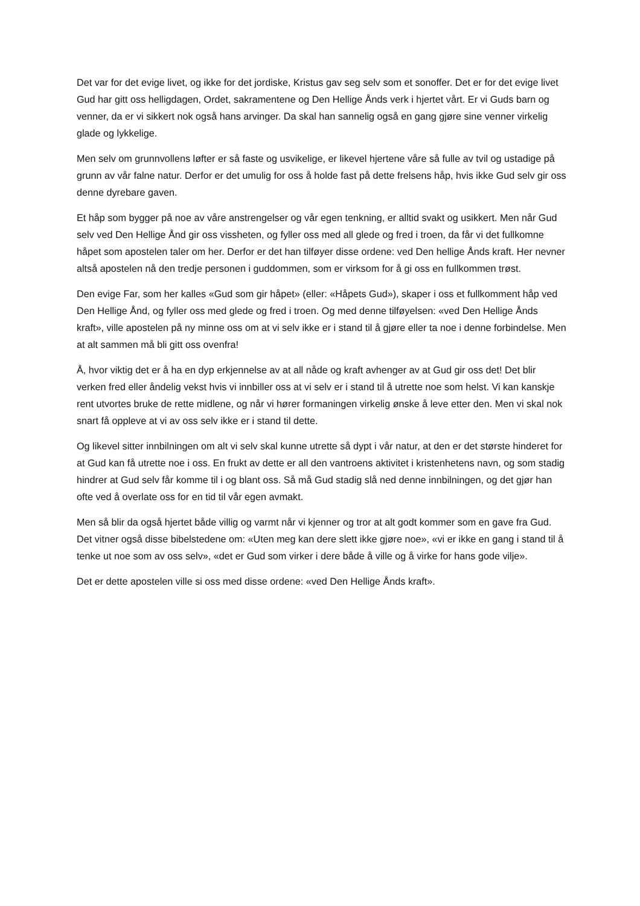Det var for det evige livet, og ikke for det jordiske, Kristus gav seg selv som et sonoffer. Det er for det evige livet Gud har gitt oss helligdagen, Ordet, sakramentene og Den Hellige Ånds verk i hjertet vårt. Er vi Guds barn og venner, da er vi sikkert nok også hans arvinger. Da skal han sannelig også en gang gjøre sine venner virkelig glade og lykkelige.
Men selv om grunnvollens løfter er så faste og usvikelige, er likevel hjertene våre så fulle av tvil og ustadige på grunn av vår falne natur. Derfor er det umulig for oss å holde fast på dette frelsens håp, hvis ikke Gud selv gir oss denne dyrebare gaven.
Et håp som bygger på noe av våre anstrengelser og vår egen tenkning, er alltid svakt og usikkert. Men når Gud selv ved Den Hellige Ånd gir oss vissheten, og fyller oss med all glede og fred i troen, da får vi det fullkomne håpet som apostelen taler om her. Derfor er det han tilføyer disse ordene: ved Den hellige Ånds kraft. Her nevner altså apostelen nå den tredje personen i guddommen, som er virksom for å gi oss en fullkommen trøst.
Den evige Far, som her kalles «Gud som gir håpet» (eller: «Håpets Gud»), skaper i oss et fullkomment håp ved Den Hellige Ånd, og fyller oss med glede og fred i troen. Og med denne tilføyelsen: «ved Den Hellige Ånds kraft», ville apostelen på ny minne oss om at vi selv ikke er i stand til å gjøre eller ta noe i denne forbindelse. Men at alt sammen må bli gitt oss ovenfra!
Å, hvor viktig det er å ha en dyp erkjennelse av at all nåde og kraft avhenger av at Gud gir oss det! Det blir verken fred eller åndelig vekst hvis vi innbiller oss at vi selv er i stand til å utrette noe som helst. Vi kan kanskje rent utvortes bruke de rette midlene, og når vi hører formaningen virkelig ønske å leve etter den. Men vi skal nok snart få oppleve at vi av oss selv ikke er i stand til dette.
Og likevel sitter innbilningen om alt vi selv skal kunne utrette så dypt i vår natur, at den er det største hinderet for at Gud kan få utrette noe i oss. En frukt av dette er all den vantroens aktivitet i kristenhetens navn, og som stadig hindrer at Gud selv får komme til i og blant oss. Så må Gud stadig slå ned denne innbilningen, og det gjør han ofte ved å overlate oss for en tid til vår egen avmakt.
Men så blir da også hjertet både villig og varmt når vi kjenner og tror at alt godt kommer som en gave fra Gud. Det vitner også disse bibelstedene om: «Uten meg kan dere slett ikke gjøre noe», «vi er ikke en gang i stand til å tenke ut noe som av oss selv», «det er Gud som virker i dere både å ville og å virke for hans gode vilje».
Det er dette apostelen ville si oss med disse ordene: «ved Den Hellige Ånds kraft».